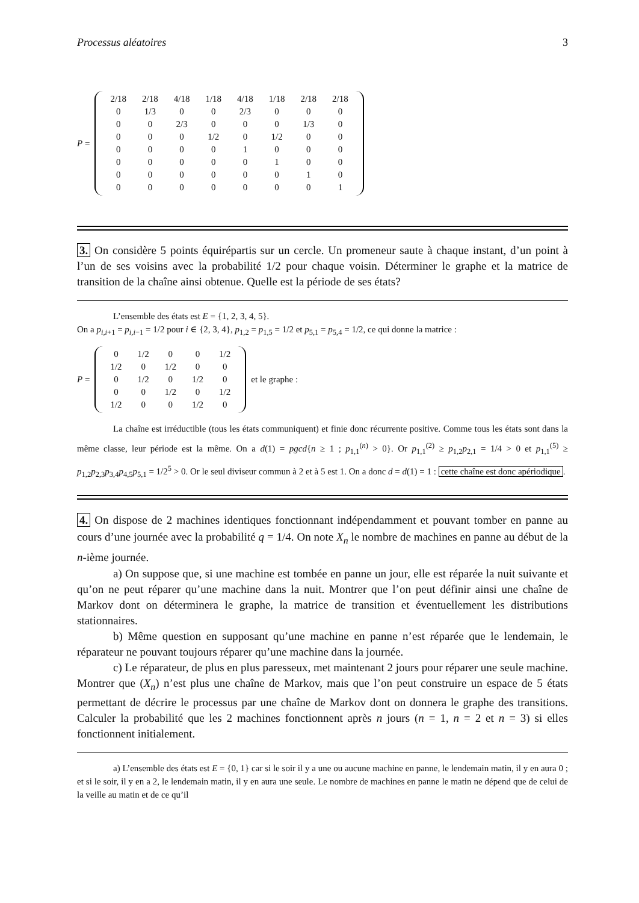Processus aléatoires 3
P =
| 2/18 | 2/18 | 4/18 | 1/18 | 4/18 | 1/18 | 2/18 | 2/18 |
| 0 | 1/3 | 0 | 0 | 2/3 | 0 | 0 | 0 |
| 0 | 0 | 2/3 | 0 | 0 | 0 | 1/3 | 0 |
| 0 | 0 | 0 | 1/2 | 0 | 1/2 | 0 | 0 |
| 0 | 0 | 0 | 0 | 1 | 0 | 0 | 0 |
| 0 | 0 | 0 | 0 | 0 | 1 | 0 | 0 |
| 0 | 0 | 0 | 0 | 0 | 0 | 1 | 0 |
| 0 | 0 | 0 | 0 | 0 | 0 | 0 | 1 |
3. On considère 5 points équirépartis sur un cercle. Un promeneur saute à chaque instant, d’un point à l’un de ses voisins avec la probabilité 1/2 pour chaque voisin. Déterminer le graphe et la matrice de transition de la chaîne ainsi obtenue. Quelle est la période de ses états?
L’ensemble des états est E = {1, 2, 3, 4, 5}.
On a p<sub>i,i+1</sub> = p<sub>i,i−1</sub> = 1/2 pour i ∈ {2, 3, 4}, p<sub>1,2</sub> = p<sub>1,5</sub> = 1/2 et p<sub>5,1</sub> = p<sub>5,4</sub> = 1/2, ce qui donne la matrice :
P =
| 0 | 1/2 | 0 | 0 | 1/2 |
| 1/2 | 0 | 1/2 | 0 | 0 |
| 0 | 1/2 | 0 | 1/2 | 0 |
| 0 | 0 | 1/2 | 0 | 1/2 |
| 1/2 | 0 | 0 | 1/2 | 0 |
et le graphe :
La chaîne est irréductible (tous les états communiquent) et finie donc récurrente positive. Comme tous les états sont dans la même classe, leur période est la même. On a d(1) = pgcd{n ≥ 1 ; p<sub>1,1</sub><sup>(n)</sup> > 0}. Or p<sub>1,1</sub><sup>(2)</sup> ≥ p<sub>1,2</sub>p<sub>2,1</sub> = 1/4 > 0 et p<sub>1,1</sub><sup>(5)</sup> ≥ p<sub>1,2</sub>p<sub>2,3</sub>p<sub>3,4</sub>p<sub>4,5</sub>p<sub>5,1</sub> = 1/2<sup>5</sup> > 0. Or le seul diviseur commun à 2 et à 5 est 1. On a donc d = d(1) = 1 : cette chaîne est donc apériodique.
4. On dispose de 2 machines identiques fonctionnant indépendamment et pouvant tomber en panne au cours d’une journée avec la probabilité q = 1/4. On note X<sub>n</sub> le nombre de machines en panne au début de la n-ième journée.
a) On suppose que, si une machine est tombée en panne un jour, elle est réparée la nuit suivante et qu’on ne peut réparer qu’une machine dans la nuit. Montrer que l’on peut définir ainsi une chaîne de Markov dont on déterminera le graphe, la matrice de transition et éventuellement les distributions stationnaires.
b) Même question en supposant qu’une machine en panne n’est réparée que le lendemain, le réparateur ne pouvant toujours réparer qu’une machine dans la journée.
c) Le réparateur, de plus en plus paresseux, met maintenant 2 jours pour réparer une seule machine. Montrer que (X<sub>n</sub>) n’est plus une chaîne de Markov, mais que l’on peut construire un espace de 5 états permettant de décrire le processus par une chaîne de Markov dont on donnera le graphe des transitions. Calculer la probabilité que les 2 machines fonctionnent après n jours (n = 1, n = 2 et n = 3) si elles fonctionnent initialement.
a) L’ensemble des états est E = {0, 1} car si le soir il y a une ou aucune machine en panne, le lendemain matin, il y en aura 0 ; et si le soir, il y en a 2, le lendemain matin, il y en aura une seule. Le nombre de machines en panne le matin ne dépend que de celui de la veille au matin et de ce qu’il